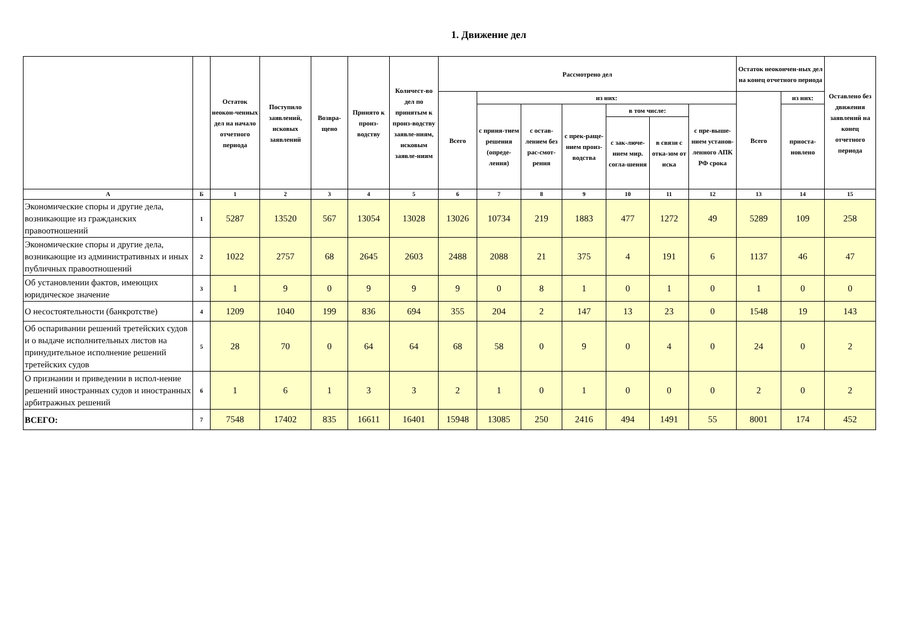1. Движение дел
| | | Остаток неокон-ченных дел на начало отчетного периода | Поступило заявлений, исковых заявлений | Возвра-щено | Принято к произ-водству | Количест-во дел по принятым к произ-водству заявле-ниям, исковым заявле-ниям | Рассмотрено дел | | | | | | | Остаток неокончен-ных дел на конец отчетного периода | | Оставлено без движения заявлений на конец отчетного периода |
| --- | --- | --- | --- | --- | --- | --- | --- | --- | --- | --- | --- | --- | --- | --- | --- | --- |
| | | | | | | | Всего | из них: | | | | | | Всего | из них: | |
| | | | | | | | | с приня-тием решения (опреде-ления) | с остав-лением без рас-смот-рения | с прек-раще-нием произ-водства | в том числе: | | с пре-выше-нием установ-ленного АПК РФ срока | | приоста-новлено | |
| | | | | | | | | | | | с зак-люче-нием мир. согла-шения | в связи с отка-зом от иска | | | | |
| А | Б | 1 | 2 | 3 | 4 | 5 | 6 | 7 | 8 | 9 | 10 | 11 | 12 | 13 | 14 | 15 |
| Экономические споры и другие дела, возникающие из гражданских правоотношений | 1 | 5287 | 13520 | 567 | 13054 | 13028 | 13026 | 10734 | 219 | 1883 | 477 | 1272 | 49 | 5289 | 109 | 258 |
| Экономические споры и другие дела, возникающие из административных и иных публичных правоотношений | 2 | 1022 | 2757 | 68 | 2645 | 2603 | 2488 | 2088 | 21 | 375 | 4 | 191 | 6 | 1137 | 46 | 47 |
| Об установлении фактов, имеющих юридическое значение | 3 | 1 | 9 | 0 | 9 | 9 | 9 | 0 | 8 | 1 | 0 | 1 | 0 | 1 | 0 | 0 |
| О несостоятельности (банкротстве) | 4 | 1209 | 1040 | 199 | 836 | 694 | 355 | 204 | 2 | 147 | 13 | 23 | 0 | 1548 | 19 | 143 |
| Об оспаривании решений третейских судов и о выдаче исполнительных листов на принудительное исполнение решений третейских судов | 5 | 28 | 70 | 0 | 64 | 64 | 68 | 58 | 0 | 9 | 0 | 4 | 0 | 24 | 0 | 2 |
| О признании и приведении в испол-нение решений иностранных судов и иностранных арбитражных решений | 6 | 1 | 6 | 1 | 3 | 3 | 2 | 1 | 0 | 1 | 0 | 0 | 0 | 2 | 0 | 2 |
| ВСЕГО: | 7 | 7548 | 17402 | 835 | 16611 | 16401 | 15948 | 13085 | 250 | 2416 | 494 | 1491 | 55 | 8001 | 174 | 452 |